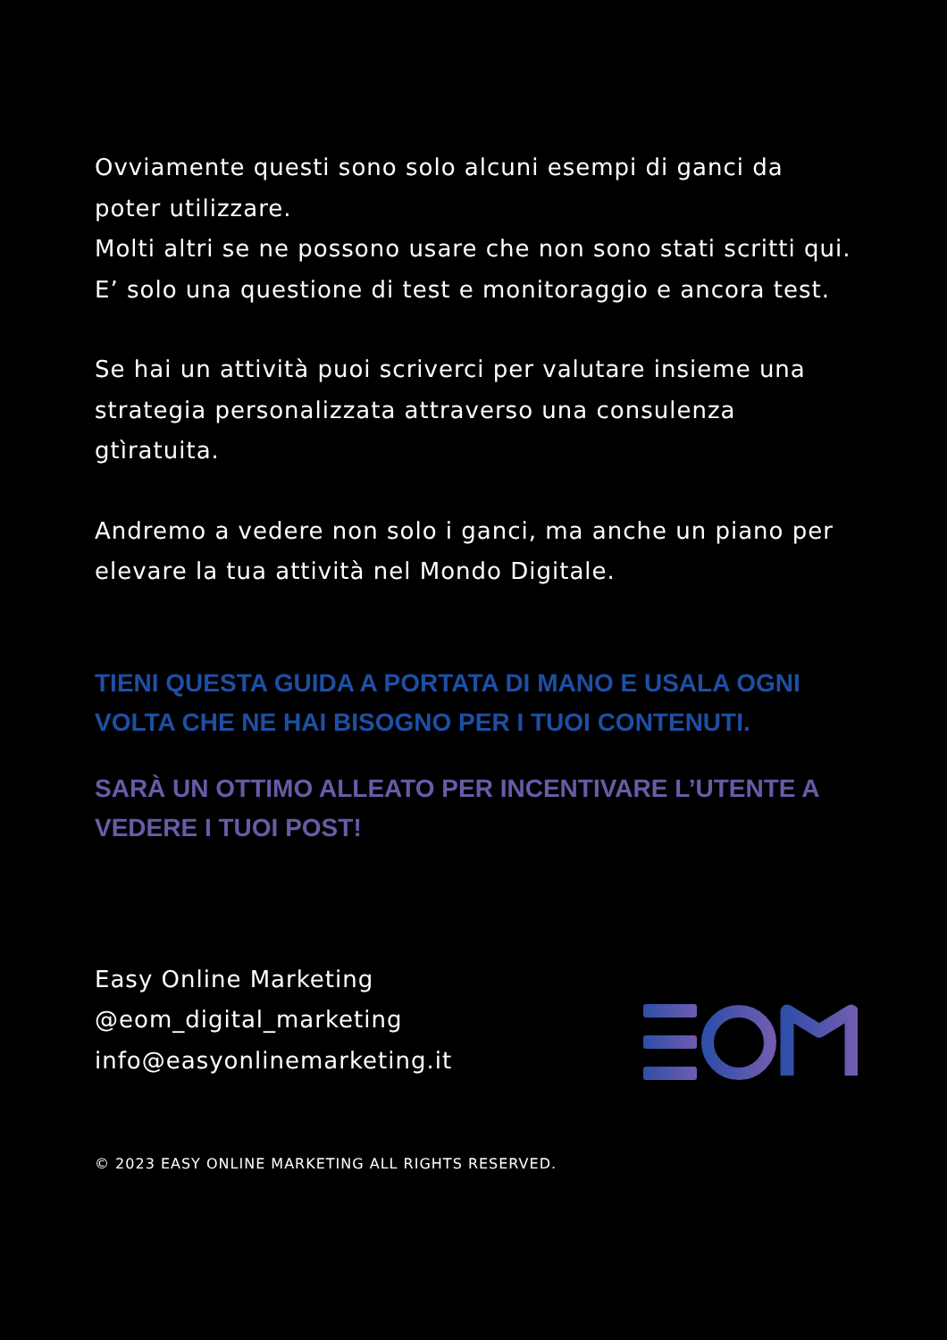Ovviamente questi sono solo alcuni esempi di ganci da poter utilizzare.
Molti altri se ne possono usare che non sono stati scritti qui. E’ solo una questione di test e monitoraggio e ancora test.
Se hai un attività puoi scriverci per valutare insieme una strategia personalizzata attraverso una consulenza gtìratuita.
Andremo a vedere non solo i ganci, ma anche un piano per elevare la tua attività nel Mondo Digitale.
TIENI QUESTA GUIDA A PORTATA DI MANO E USALA OGNI VOLTA CHE NE HAI BISOGNO PER I TUOI CONTENUTI.
SARÀ UN OTTIMO ALLEATO PER INCENTIVARE L’UTENTE A VEDERE I TUOI POST!
Easy Online Marketing
@eom_digital_marketing
info@easyonlinemarketing.it
© 2023 EASY ONLINE MARKETING ALL RIGHTS RESERVED.